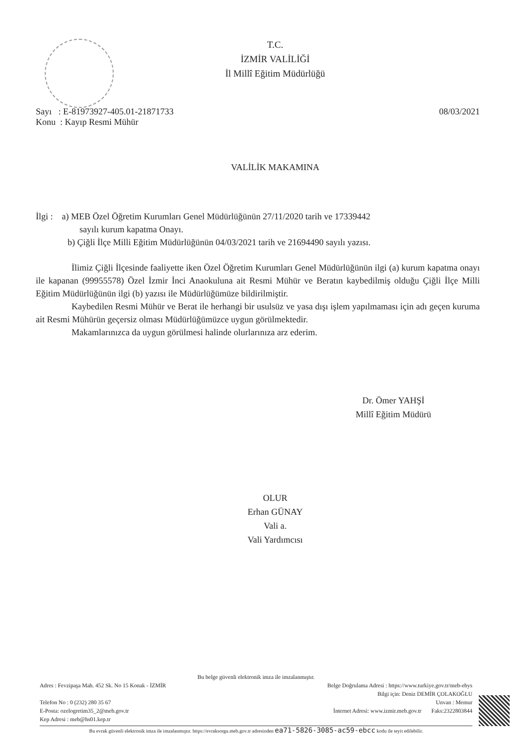T.C.
İZMİR VALİLİĞİ
İl Millî Eğitim Müdürlüğü
Sayı : E-81973927-405.01-21871733
Konu : Kayıp Resmi Mühür
08/03/2021
VALİLİK MAKAMINA
İlgi : a) MEB Özel Öğretim Kurumları Genel Müdürlüğünün 27/11/2020 tarih ve 17339442
sayılı kurum kapatma Onayı.
b) Çiğli İlçe Milli Eğitim Müdürlüğünün 04/03/2021 tarih ve 21694490 sayılı yazısı.
İlimiz Çiğli İlçesinde faaliyette iken Özel Öğretim Kurumları Genel Müdürlüğünün ilgi (a) kurum kapatma onayı ile kapanan (99955578) Özel İzmir İnci Anaokuluna ait Resmi Mühür ve Beratın kaybedilmiş olduğu Çiğli İlçe Milli Eğitim Müdürlüğünün ilgi (b) yazısı ile Müdürlüğümüze bildirilmiştir.
Kaybedilen Resmi Mühür ve Berat ile herhangi bir usulsüz ve yasa dışı işlem yapılmaması için adı geçen kuruma ait Resmi Mühürün geçersiz olması Müdürlüğümüzce uygun görülmektedir.
Makamlarınızca da uygun görülmesi halinde olurlarınıza arz ederim.
Dr. Ömer YAHŞİ
Millî Eğitim Müdürü
OLUR
Erhan GÜNAY
Vali a.
Vali Yardımcısı
Bu belge güvenli elektronik imza ile imzalanmıştır.
Adres : Fevzipaşa Mah. 452 Sk. No 15 Konak - İZMİR Belge Doğrulama Adresi : https://www.turkiye.gov.tr/meb-ebys
Bilgi için: Deniz DEMİR ÇOLAKOĞLU
Telefon No : 0 (232) 280 35 67 Unvan : Memur
E-Posta: ozelogretim35_2@meb.gov.tr İnternet Adresi: www.izmir.meb.gov.tr Faks:2322803844
Kep Adresi : meb@hs01.kep.tr
Bu evrak güvenli elektronik imza ile imzalanmıştır. https://evraksorgu.meb.gov.tr adresinden ea71-5826-3085-ac59-ebcc kodu ile teyit edilebilir.